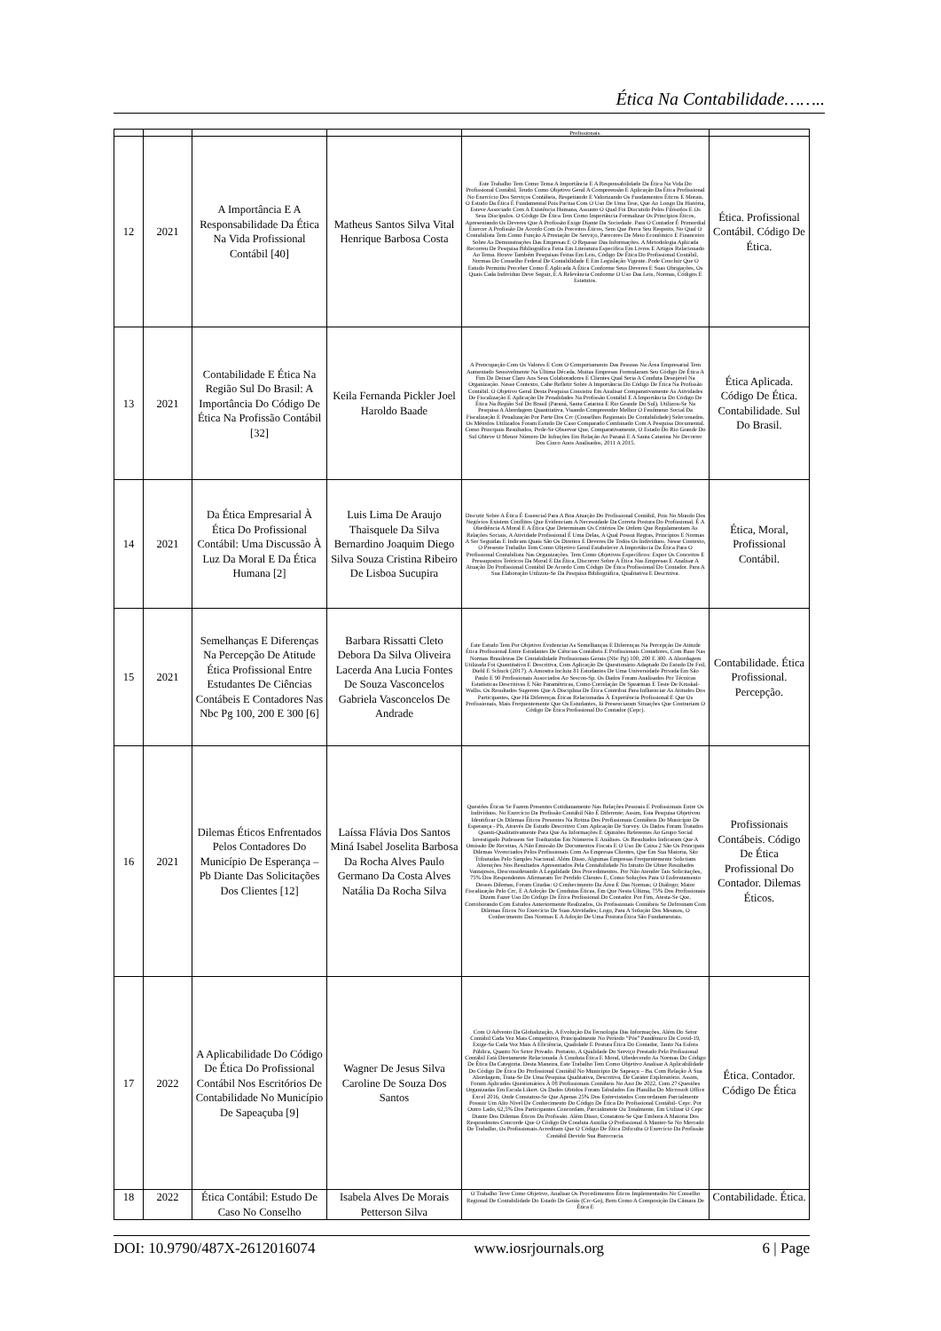Ética Na Contabilidade……..
| | | | | Profissionais. | |
| 12 | 2021 | A Importância E A Responsabilidade Da Ética Na Vida Profissional Contábil [40] | Matheus Santos Silva Vital Henrique Barbosa Costa | Este Trabalho Tem Como Tema A Importância E A Responsabilidade Da Ética Na Vida Do Profissional Contábil, Tendo Como Objetivo Geral A Compreensão E Aplicação Da Ética Profissional No Exercício Dos Serviços Contábeis, Respeitando E Valorizando Os Fundamentos Éticos E Morais. O Estudo Da Ética É Fundamental Pois Pactua Com O Uso De Uma Tese, Que Ao Longo Da História, Esteve Associado Com A Existência Humana, Assunto O Qual Foi Discutido Pelos Filósofos E Os Seus Discípulos. O Código De Ética Tem Como Importância Formalizar Os Princípios Éticos, Apresentando Os Deveres Que A Profissão Exige Diante Da Sociedade. Para O Contador É Primordial Exercer A Profissão De Acordo Com Os Preceitos Éticos, Sem Que Perca Seu Respeito, No Qual O Contabilista Tem Como Função A Prestação De Serviço, Pareceres De Meio Econômico E Financeiro Sobre As Demonstrações Das Empresas E O Repasse Das Informações. A Metodologia Aplicada Recorreu De Pesquisa Bibliográfica Feita Em Literatura Específica Em Livros E Artigos Relacionado Ao Tema. Houve Também Pesquisas Feitas Em Leis, Código De Ética Do Profissional Contábil, Normas Do Conselho Federal De Contabilidade E Em Legislação Vigente. Pode Concluir Que O Estudo Permitiu Perceber Como É Aplicada A Ética Conforme Seus Deveres E Suas Obrigações, Os Quais Cada Individuo Deve Seguir, E A Relevância Conforme O Uso Das Leis, Normas, Códigos E Estatutos. | Ética. Profissional Contábil. Código De Ética. |
| 13 | 2021 | Contabilidade E Ética Na Região Sul Do Brasil: A Importância Do Código De Ética Na Profissão Contábil [32] | Keila Fernanda Pickler Joel Haroldo Baade | A Preocupação Com Os Valores E Com O Comportamento Das Pessoas Na Área Empresarial Tem Aumentado Sensivelmente Na Última Década. Muitas Empresas Formularam Seu Código De Ética A Fim De Deixar Claro Aos Seus Colaboradores E Clientes Qual Seria A Conduta Desejável Na Organização. Nesse Contexto, Cabe Refletir Sobre A Importância Do Código De Ética Na Profissão Contábil. O Objetivo Geral Desta Pesquisa Consistiu Em Analisar Comparativamente As Atividades De Fiscalização E Aplicação De Penalidades Na Profissão Contábil E A Importância Do Código De Ética Na Região Sul Do Brasil (Paraná, Santa Catarina E Rio Grande Do Sul). Utilizou-Se Na Pesquisa A Abordagem Quantitativa, Visando Compreender Melhor O Fenômeno Social Da Fiscalização E Penalização Por Parte Dos Crc (Conselhos Regionais De Contabilidade) Selecionados. Os Métodos Utilizados Foram Estudo De Caso Comparado Combinado Com A Pesquisa Documental. Como Principais Resultados, Pode-Se Observar Que, Comparativamente, O Estado Do Rio Grande Do Sul Obteve O Menor Número De Infrações Em Relação Ao Paraná E A Santa Catarina No Decorrer Dos Cinco Anos Analisados, 2011 A 2015. | Ética Aplicada. Código De Ética. Contabilidade. Sul Do Brasil. |
| 14 | 2021 | Da Ética Empresarial À Ética Do Profissional Contábil: Uma Discussão À Luz Da Moral E Da Ética Humana [2] | Luis Lima De Araujo Thaisquele Da Silva Bernardino Joaquim Diego Silva Souza Cristina Ribeiro De Lisboa Sucupira | Discutir Sobre A Ética É Essencial Para A Boa Atuação Do Profissional Contábil, Pois No Mundo Dos Negócios Existem Conflitos Que Evidenciam A Necessidade Da Correta Postura Do Profissional. É A Obediência A Moral E A Ética Que Determinam Os Critérios De Ordem Que Regulamentam As Relações Sociais, A Atividade Profissional É Uma Delas, A Qual Possui Regras, Princípios E Normas A Ser Seguidas E Indicam Quais São Os Direitos E Deveres De Todos Os Indivíduos. Nesse Contexto, O Presente Trabalho Tem Como Objetivo Geral Estabelecer A Importância Da Ética Para O Profissional Contabilista Nas Organizações. Tem Como Objetivos Específicos: Expor Os Conceitos E Pressupostos Teóricos Da Moral E Da Ética, Discorrer Sobre A Ética Nas Empresas E Analisar A Atuação Do Profissional Contábil De Acordo Com Código De Ética Profissional Do Contador. Para A Sua Elaboração Utilizou-Se Da Pesquisa Bibliográfica, Qualitativa E Descritiva. | Ética, Moral, Profissional Contábil. |
| 15 | 2021 | Semelhanças E Diferenças Na Percepção De Atitude Ética Profissional Entre Estudantes De Ciências Contábeis E Contadores Nas Nbc Pg 100, 200 E 300 [6] | Barbara Rissatti Cleto Debora Da Silva Oliveira Lacerda Ana Lucia Fontes De Souza Vasconcelos Gabriela Vasconcelos De Andrade | Este Estudo Tem Por Objetivo Evidenciar As Semelhanças E Diferenças Na Percepção De Atitude Ética Profissional Entre Estudantes De Ciências Contábeis E Profissionais Contadores, Com Base Nas Normas Brasileiras De Contabilidade Profissionais Gerais (Nbc Pg) 100, 200 E 300. A Abordagem Utilizada Foi Quantitativa E Descritiva, Com Aplicação De Questionário Adaptado Do Estudo De Feil, Diehl E Schuck (2017). A Amostra Incluiu 81 Estudantes De Uma Universidade Privada Em São Paulo E 90 Profissionais Associados Ao Sescon-Sp. Os Dados Foram Analisados Por Técnicas Estatísticas Descritivas E Não Paramétricas, Como Correlação De Spearman E Teste De Kruskal-Wallis. Os Resultados Sugerem Que A Disciplina De Ética Contribui Para Influenciar As Atitudes Dos Participantes, Que Há Diferenças Éticas Relacionadas À Experiência Profissional E Que Os Profissionais, Mais Frequentemente Que Os Estudantes, Já Presenciaram Situações Que Contrariam O Código De Ética Profissional Do Contador (Cepc). | Contabilidade. Ética Profissional. Percepção. |
| 16 | 2021 | Dilemas Éticos Enfrentados Pelos Contadores Do Município De Esperança – Pb Diante Das Solicitações Dos Clientes [12] | Laíssa Flávia Dos Santos Miná Isabel Joselita Barbosa Da Rocha Alves Paulo Germano Da Costa Alves Natália Da Rocha Silva | Questões Éticas Se Fazem Presentes Cotidianamente Nas Relações Pessoais E Profissionais Entre Os Indivíduos. No Exercício Da Profissão Contábil Não É Diferente; Assim, Esta Pesquisa Objetivou Identificar Os Dilemas Éticos Presentes Na Rotina Dos Profissionais Contábeis Do Município De Esperança - Pb, Através De Estudo Descritivo Com Aplicação De Survey. Os Dados Foram Tratados Quanti-Qualitativamente Para Que As Informações E Opiniões Referentes Ao Grupo Social Investigado Pudessem Ser Traduzidas Em Números E Análises. Os Resultados Indicaram Que A Omissão De Receitas, A Não Emissão De Documentos Fiscais E O Uso De Caixa 2 São Os Principais Dilemas Vivenciados Pelos Profissionais Com As Empresas Clientes, Que Em Sua Maioria, São Tributadas Pelo Simples Nacional. Além Disso, Algumas Empresas Frequentemente Solicitam Alterações Nos Resultados Apresentados Pela Contabilidade No Intuito De Obter Resultados Vantajosos, Desconsiderando A Legalidade Dos Procedimentos. Por Não Atender Tais Solicitações, 75% Dos Respondentes Afirmaram Ter Perdido Clientes E, Como Soluções Para O Enfrentamento Desses Dilemas, Foram Citadas: O Conhecimento Da Área E Das Normas; O Diálogo; Maior Fiscalização Pelo Crc, E A Adoção De Condutas Éticas, Em Que Nesta Última, 75% Dos Profissionais Dizem Fazer Uso Do Código De Ética Profissional Do Contador. Por Fim, Atesta-Se Que, Corroborando Com Estudos Anteriormente Realizados, Os Profissionais Contábeis Se Defrontam Com Dilemas Éticos No Exercício De Suas Atividades; Logo, Para A Solução Dos Mesmos, O Conhecimento Das Normas E A Adoção De Uma Postura Ética São Fundamentais. | Profissionais Contábeis. Código De Ética Profissional Do Contador. Dilemas Éticos. |
| 17 | 2022 | A Aplicabilidade Do Código De Ética Do Profissional Contábil Nos Escritórios De Contabilidade No Município De Sapeaçuba [9] | Wagner De Jesus Silva Caroline De Souza Dos Santos | Com O Advento Da Globalização, A Evolução Da Tecnologia Das Informações, Além Do Setor Contábil Cada Vez Mais Competitivo, Principalmente No Período “Pós” Pandêmico De Covid-19, Exige-Se Cada Vez Mais A Eficiência, Qualidade E Postura Ética Do Contador, Tanto Na Esfera Pública, Quanto No Setor Privado. Portanto, A Qualidade Do Serviço Prestado Pelo Profissional Contábil Está Diretamente Relacionada À Conduta Ética E Moral, Obedecendo As Normas Do Código De Ética Da Categoria. Desta Maneira, Este Trabalho Tem Como Objetivo Analisar A Aplicabilidade Do Código De Ética Do Profissional Contábil No Município De Sapeaçu – Ba. Com Relação À Sua Abordagem, Trata-Se De Uma Pesquisa Qualitativa, Descritiva, De Caráter Exploratório. Assim, Foram Aplicados Questionários À 08 Profissionais Contábeis No Ano De 2022, Com 27 Questões Organizadas Em Escala Likert. Os Dados Obtidos Foram Tabulados Em Planilha Do Microsoft Office Excel 2016, Onde Constatou-Se Que Apenas 25% Dos Entrevistados Concordaram Parcialmente Possuir Um Alto Nível De Conhecimento Do Código De Ética Do Profissional Contábil- Cepc. Por Outro Lado, 62,5% Dos Participantes Concordam, Parcialmente Ou Totalmente, Em Utilizar O Cepc Diante Dos Dilemas Éticos Da Profissão. Além Disso, Constatou-Se Que Embora A Maioria Dos Respondentes Concorde Que O Código De Conduta Auxilia O Profissional A Manter-Se No Mercado De Trabalho, Os Profissionais Acreditam Que O Código De Ética Dificulta O Exercício Da Profissão Contábil Devido Sua Burocracia. | Ética. Contador. Código De Ética |
| 18 | 2022 | Ética Contábil: Estudo De Caso No Conselho | Isabela Alves De Morais Petterson Silva | O Trabalho Teve Como Objetivo, Analisar Os Procedimentos Éticos Implementados No Conselho Regional De Contabilidade Do Estado De Goiás (Crc-Go), Bem Como A Composição Da Câmara De Ética E | Contabilidade. Ética. |
DOI: 10.9790/487X-2612016074 www.iosrjournals.org 6 | Page